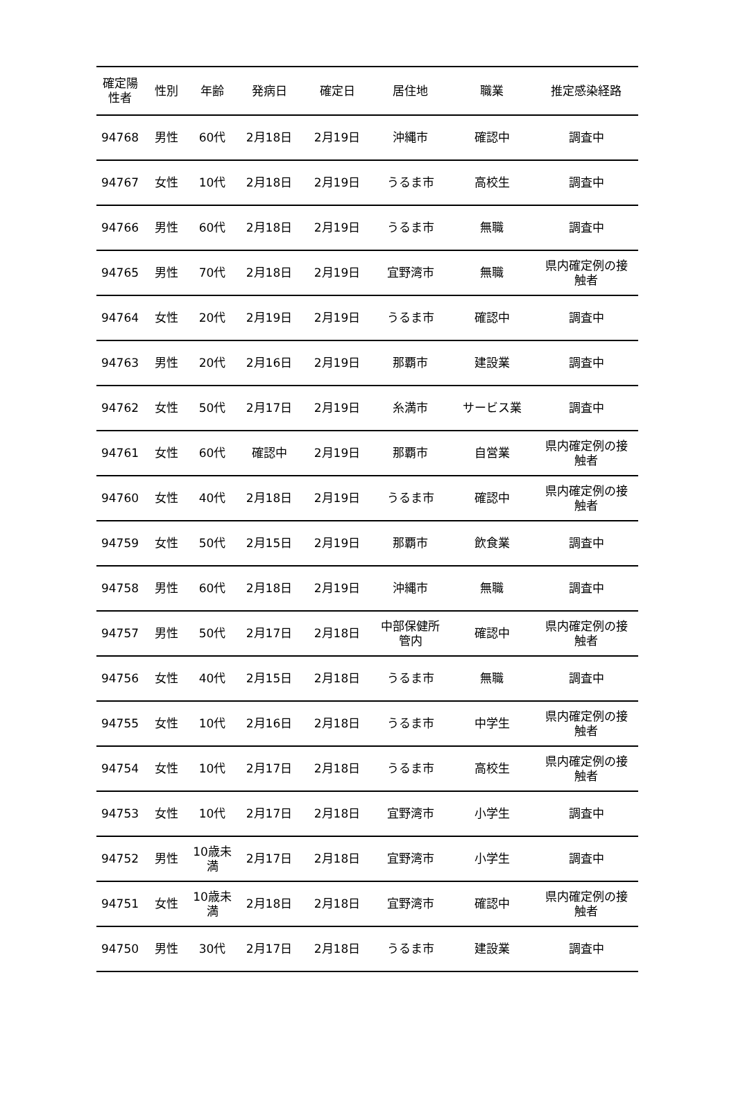| 確定陽 性者 | 性別 | 年齢 | 発病日 | 確定日 | 居住地 | 職業 | 推定感染経路 |
| --- | --- | --- | --- | --- | --- | --- | --- |
| 94768 | 男性 | 60代 | 2月18日 | 2月19日 | 沖縄市 | 確認中 | 調査中 |
| 94767 | 女性 | 10代 | 2月18日 | 2月19日 | うるま市 | 高校生 | 調査中 |
| 94766 | 男性 | 60代 | 2月18日 | 2月19日 | うるま市 | 無職 | 調査中 |
| 94765 | 男性 | 70代 | 2月18日 | 2月19日 | 宜野湾市 | 無職 | 県内確定例の接 触者 |
| 94764 | 女性 | 20代 | 2月19日 | 2月19日 | うるま市 | 確認中 | 調査中 |
| 94763 | 男性 | 20代 | 2月16日 | 2月19日 | 那覇市 | 建設業 | 調査中 |
| 94762 | 女性 | 50代 | 2月17日 | 2月19日 | 糸満市 | サービス業 | 調査中 |
| 94761 | 女性 | 60代 | 確認中 | 2月19日 | 那覇市 | 自営業 | 県内確定例の接 触者 |
| 94760 | 女性 | 40代 | 2月18日 | 2月19日 | うるま市 | 確認中 | 県内確定例の接 触者 |
| 94759 | 女性 | 50代 | 2月15日 | 2月19日 | 那覇市 | 飲食業 | 調査中 |
| 94758 | 男性 | 60代 | 2月18日 | 2月19日 | 沖縄市 | 無職 | 調査中 |
| 94757 | 男性 | 50代 | 2月17日 | 2月18日 | 中部保健所 管内 | 確認中 | 県内確定例の接 触者 |
| 94756 | 女性 | 40代 | 2月15日 | 2月18日 | うるま市 | 無職 | 調査中 |
| 94755 | 女性 | 10代 | 2月16日 | 2月18日 | うるま市 | 中学生 | 県内確定例の接 触者 |
| 94754 | 女性 | 10代 | 2月17日 | 2月18日 | うるま市 | 高校生 | 県内確定例の接 触者 |
| 94753 | 女性 | 10代 | 2月17日 | 2月18日 | 宜野湾市 | 小学生 | 調査中 |
| 94752 | 男性 | 10歳未 満 | 2月17日 | 2月18日 | 宜野湾市 | 小学生 | 調査中 |
| 94751 | 女性 | 10歳未 満 | 2月18日 | 2月18日 | 宜野湾市 | 確認中 | 県内確定例の接 触者 |
| 94750 | 男性 | 30代 | 2月17日 | 2月18日 | うるま市 | 建設業 | 調査中 |